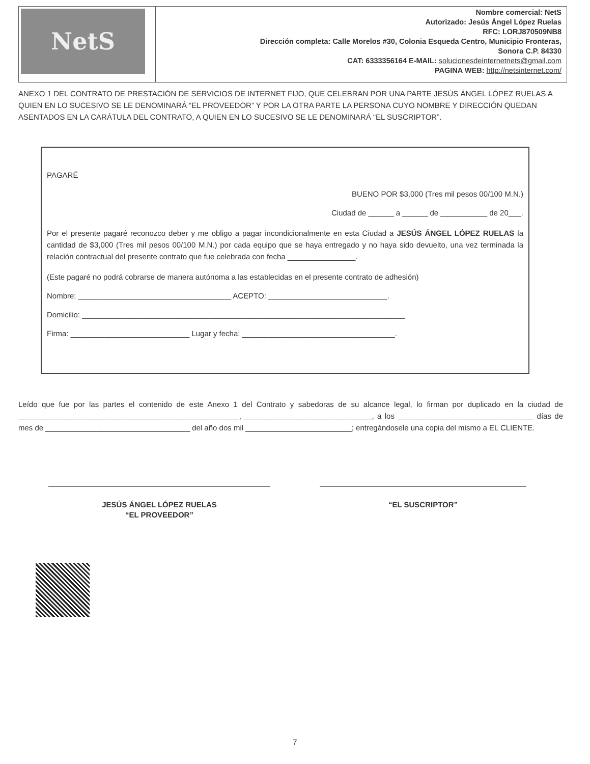| NetS | Nombre comercial: NetS Autorizado: Jesús Ángel López Ruelas RFC: LORJ870509NB8 Dirección completa: Calle Morelos #30, Colonia Esqueda Centro, Municipio Fronteras, Sonora C.P. 84330 CAT: 6333356164 E-MAIL: solucionesdeinternetnets@gmail.com PAGINA WEB: http://netsinternet.com/ |
ANEXO 1 DEL CONTRATO DE PRESTACIÓN DE SERVICIOS DE INTERNET FIJO, QUE CELEBRAN POR UNA PARTE JESÚS ÁNGEL LÓPEZ RUELAS A QUIEN EN LO SUCESIVO SE LE DENOMINARÁ “EL PROVEEDOR” Y POR LA OTRA PARTE LA PERSONA CUYO NOMBRE Y DIRECCIÓN QUEDAN ASENTADOS EN LA CARÁTULA DEL CONTRATO, A QUIEN EN LO SUCESIVO SE LE DENOMINARÁ “EL SUSCRIPTOR”.
PAGARÉ
BUENO POR $3,000 (Tres mil pesos 00/100 M.N.)
Ciudad de ______ a ______ de ___________ de 20___.
Por el presente pagaré reconozco deber y me obligo a pagar incondicionalmente en esta Ciudad a JESÚS ÁNGEL LÓPEZ RUELAS la cantidad de $3,000 (Tres mil pesos 00/100 M.N.) por cada equipo que se haya entregado y no haya sido devuelto, una vez terminada la relación contractual del presente contrato que fue celebrada con fecha ________________.
(Este pagaré no podrá cobrarse de manera autónoma a las establecidas en el presente contrato de adhesión)
Nombre: ____________________________________ ACEPTO: ____________________________.
Domicilio: ____________________________________________________________________________
Firma: ____________________________ Lugar y fecha: ____________________________________.
Leído que fue por las partes el contenido de este Anexo 1 del Contrato y sabedoras de su alcance legal, lo firman por duplicado en la ciudad de ____________________________________________________, ______________________________, a los ________________________________ días de mes de __________________________________ del año dos mil _________________________; entregándosele una copia del mismo a EL CLIENTE.
JESÚS ÁNGEL LÓPEZ RUELAS
“EL PROVEEDOR”
“EL SUSCRIPTOR”
7